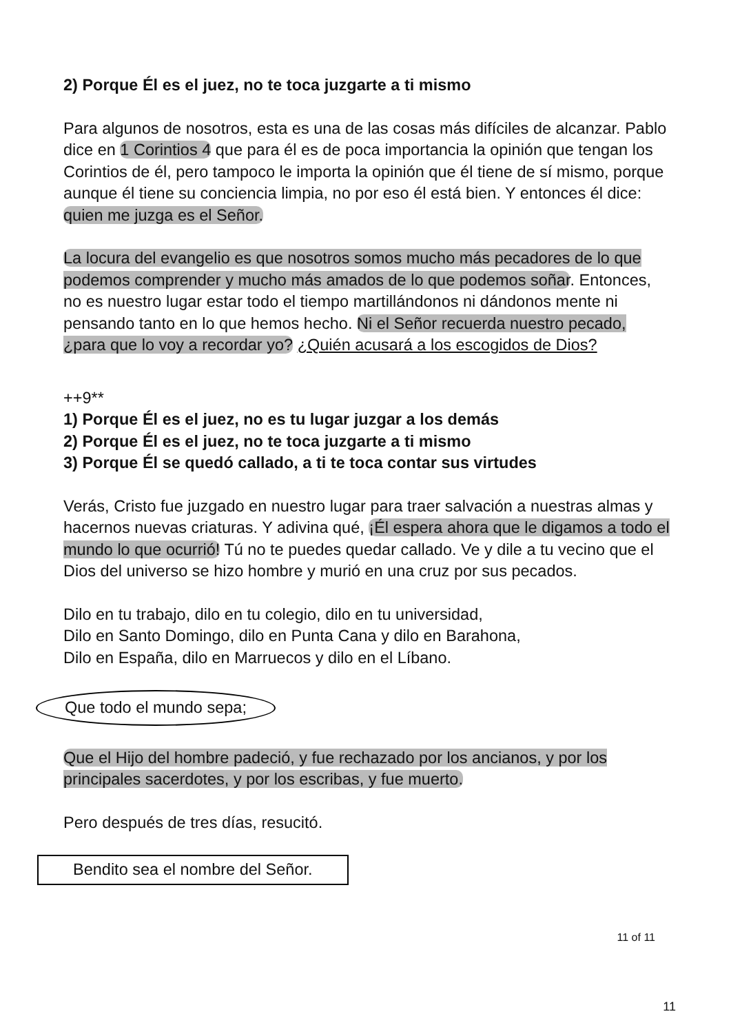2) Porque Él es el juez, no te toca juzgarte a ti mismo
Para algunos de nosotros, esta es una de las cosas más difíciles de alcanzar. Pablo dice en 1 Corintios 4 que para él es de poca importancia la opinión que tengan los Corintios de él, pero tampoco le importa la opinión que él tiene de sí mismo, porque aunque él tiene su conciencia limpia, no por eso él está bien. Y entonces él dice: quien me juzga es el Señor.
La locura del evangelio es que nosotros somos mucho más pecadores de lo que podemos comprender y mucho más amados de lo que podemos soñar. Entonces, no es nuestro lugar estar todo el tiempo martillándonos ni dándonos mente ni pensando tanto en lo que hemos hecho. Ni el Señor recuerda nuestro pecado, ¿para que lo voy a recordar yo? ¿Quién acusará a los escogidos de Dios?
++9**
1) Porque Él es el juez, no es tu lugar juzgar a los demás
2) Porque Él es el juez, no te toca juzgarte a ti mismo
3) Porque Él se quedó callado, a ti te toca contar sus virtudes
Verás, Cristo fue juzgado en nuestro lugar para traer salvación a nuestras almas y hacernos nuevas criaturas. Y adivina qué, ¡Él espera ahora que le digamos a todo el mundo lo que ocurrió! Tú no te puedes quedar callado. Ve y dile a tu vecino que el Dios del universo se hizo hombre y murió en una cruz por sus pecados.
Dilo en tu trabajo, dilo en tu colegio, dilo en tu universidad,
Dilo en Santo Domingo, dilo en Punta Cana y dilo en Barahona,
Dilo en España, dilo en Marruecos y dilo en el Líbano.
Que todo el mundo sepa;
Que el Hijo del hombre padeció, y fue rechazado por los ancianos, y por los principales sacerdotes, y por los escribas, y fue muerto.
Pero después de tres días, resucitó.
Bendito sea el nombre del Señor.
11 of 11
11